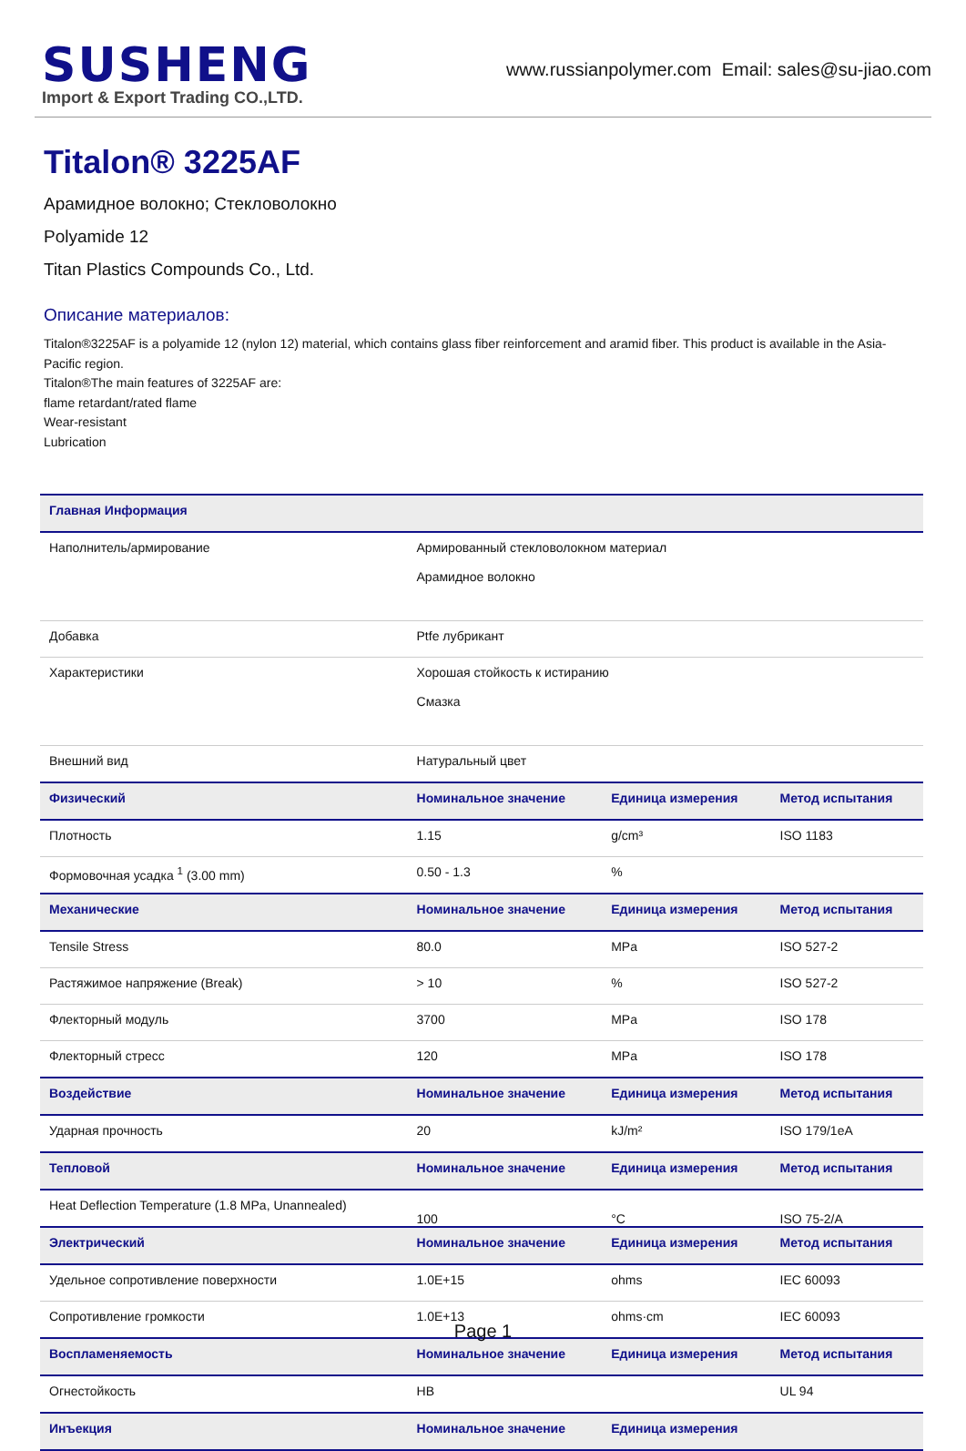SUSHENG
Import & Export Trading CO.,LTD.
www.russianpolymer.com Email: sales@su-jiao.com
Titalon® 3225AF
Арамидное волокно; Стекловолокно
Polyamide 12
Titan Plastics Compounds Co., Ltd.
Описание материалов:
Titalon®3225AF is a polyamide 12 (nylon 12) material, which contains glass fiber reinforcement and aramid fiber. This product is available in the Asia-Pacific region.
Titalon®The main features of 3225AF are:
flame retardant/rated flame
Wear-resistant
Lubrication
| Главная Информация | | | |
| --- | --- | --- | --- |
| Наполнитель/армирование | Армированный стекловолокном материал Арамидное волокно | | |
| Добавка | Ptfe лубрикант | | |
| Характеристики | Хорошая стойкость к истиранию Смазка | | |
| Внешний вид | Натуральный цвет | | |
| Физический | Номинальное значение | Единица измерения | Метод испытания |
| Плотность | 1.15 | g/cm³ | ISO 1183 |
| Формовочная усадка <sup>1</sup> (3.00 mm) | 0.50 - 1.3 | % | |
| Механические | Номинальное значение | Единица измерения | Метод испытания |
| Tensile Stress | 80.0 | MPa | ISO 527-2 |
| Растяжимое напряжение (Break) | > 10 | % | ISO 527-2 |
| Флекторный модуль | 3700 | MPa | ISO 178 |
| Флекторный стресс | 120 | MPa | ISO 178 |
| Воздействие | Номинальное значение | Единица измерения | Метод испытания |
| Ударная прочность | 20 | kJ/m² | ISO 179/1eA |
| Тепловой | Номинальное значение | Единица измерения | Метод испытания |
| Heat Deflection Temperature (1.8 MPa, Unannealed) | 100 | °C | ISO 75-2/A |
| Электрический | Номинальное значение | Единица измерения | Метод испытания |
| Удельное сопротивление поверхности | 1.0E+15 | ohms | IEC 60093 |
| Сопротивление громкости | 1.0E+13 | ohms·cm | IEC 60093 |
| Воспламеняемость | Номинальное значение | Единица измерения | Метод испытания |
| Огнестойкость | HB | | UL 94 |
| Инъекция | Номинальное значение | Единица измерения | |
Page 1